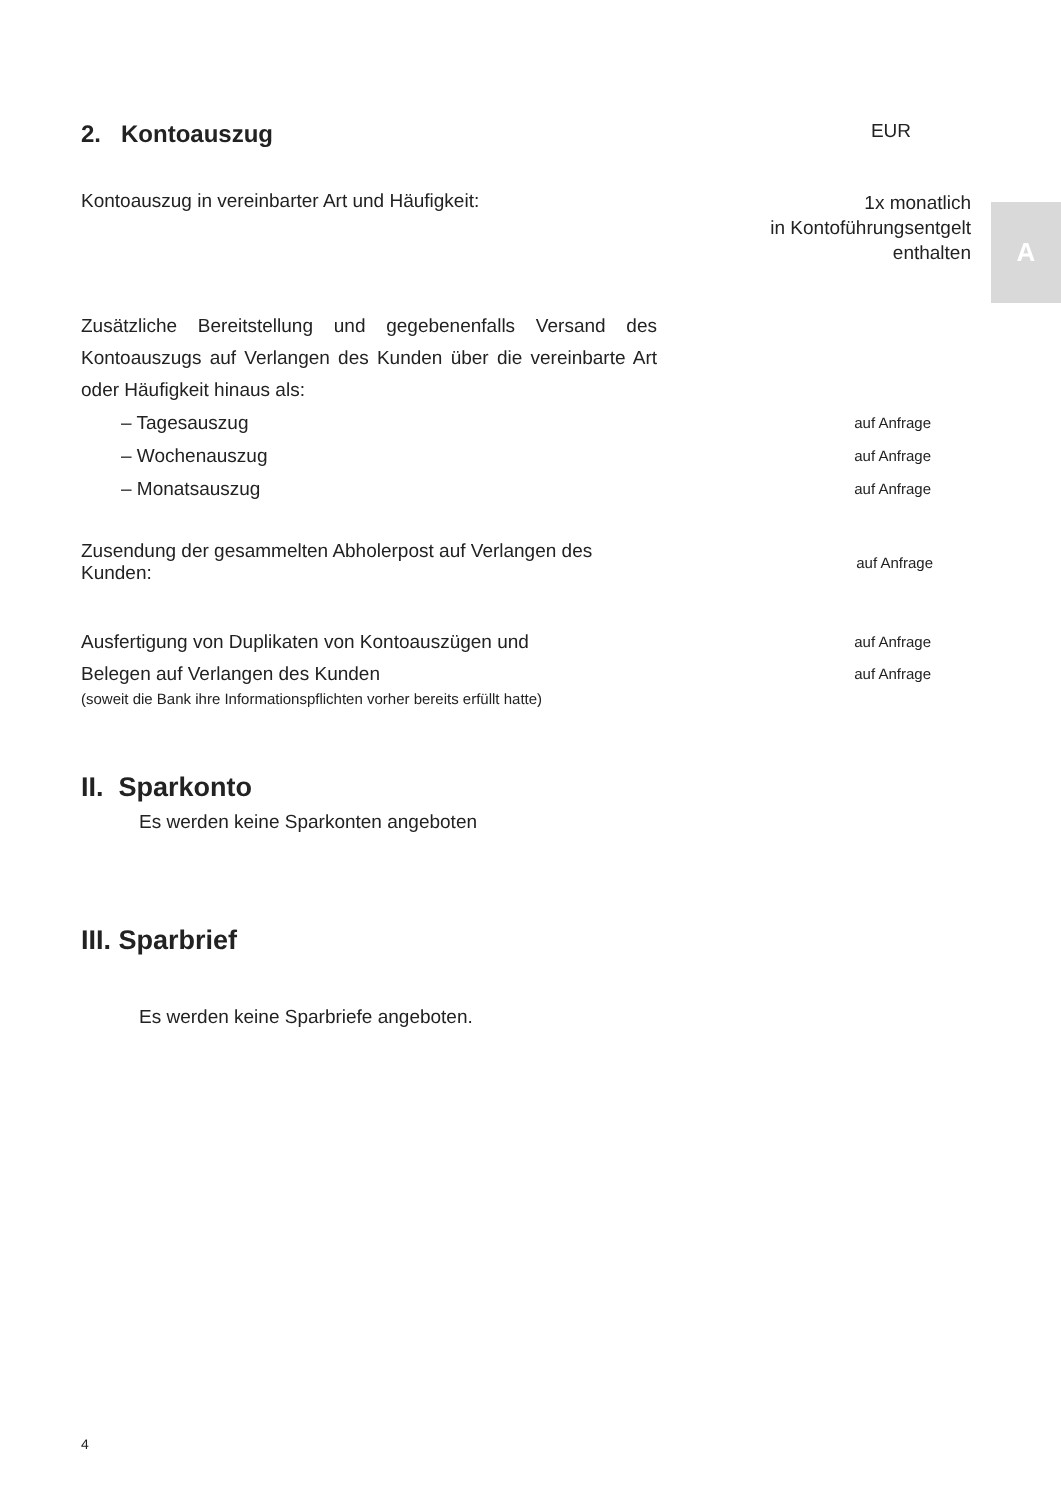A
2. Kontoauszug
EUR
Kontoauszug in vereinbarter Art und Häufigkeit: 1x monatlich
in Kontoführungsentgelt
enthalten
Zusätzliche Bereitstellung und gegebenenfalls Versand des Kontoauszugs auf Verlangen des Kunden über die vereinbarte Art oder Häufigkeit hinaus als:
– Tagesauszug auf Anfrage
– Wochenauszug auf Anfrage
– Monatsauszug auf Anfrage
Zusendung der gesammelten Abholerpost auf Verlangen des Kunden: auf Anfrage
Ausfertigung von Duplikaten von Kontoauszügen und auf Anfrage
Belegen auf Verlangen des Kunden auf Anfrage
(soweit die Bank ihre Informationspflichten vorher bereits erfüllt hatte)
II. Sparkonto
Es werden keine Sparkonten angeboten
III. Sparbrief
Es werden keine Sparbriefe angeboten.
4